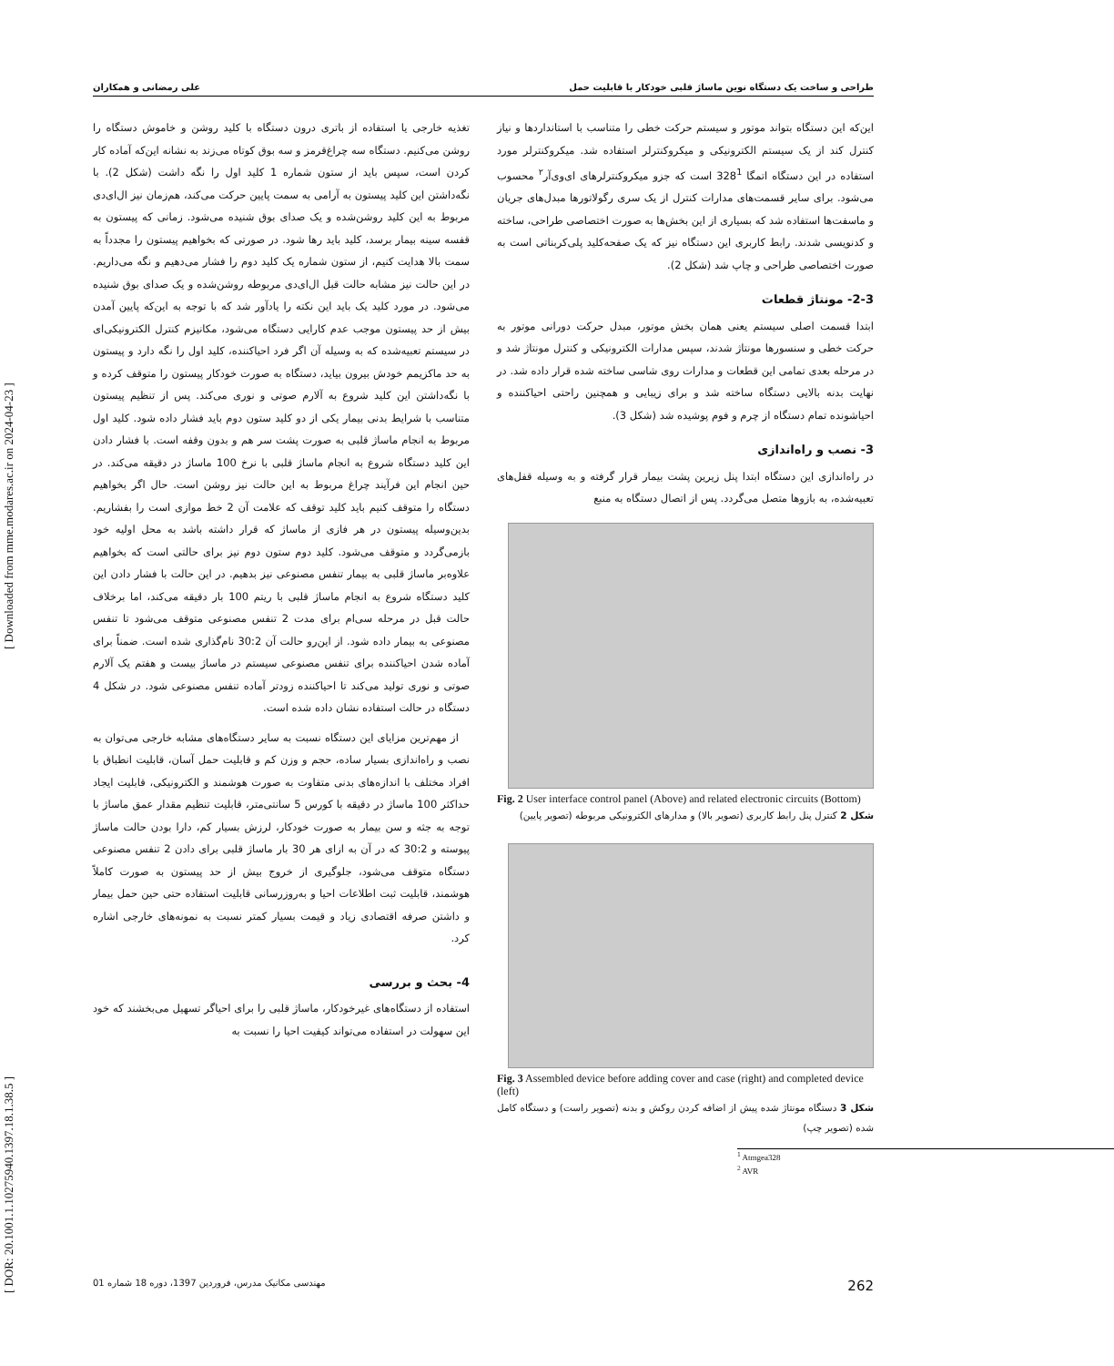طراحی و ساخت یک دستگاه نوین ماساژ قلبی خودکار با قابلیت حمل علی رمضانی و همکاران
این‌که این دستگاه بتواند موتور و سیستم حرکت خطی را متناسب با استانداردها و نیاز کنترل کند از یک سیستم الکترونیکی و میکروکنترلر استفاده شد. میکروکنترلر مورد استفاده در این دستگاه اتمگا 328<sup>1</sup> است که جزو میکروکنترلرهای ای‌وی‌آر<sup>۲</sup> محسوب می‌شود. برای سایر قسمت‌های مدارات کنترل از یک سری رگولاتورها مبدل‌های جریان و ماسفت‌ها استفاده شد که بسیاری از این بخش‌ها به صورت اختصاصی طراحی، ساخته و کدنویسی شدند. رابط کاربری این دستگاه نیز که یک صفحه‌کلید پلی‌کربناتی است به صورت اختصاصی طراحی و چاپ شد (شکل 2).
2-3- مونتاژ قطعات
ابتدا قسمت اصلی سیستم یعنی همان بخش موتور، مبدل حرکت دورانی موتور به حرکت خطی و سنسورها مونتاژ شدند، سپس مدارات الکترونیکی و کنترل مونتاژ شد و در مرحله بعدی تمامی این قطعات و مدارات روی شاسی ساخته شده قرار داده شد. در نهایت بدنه بالایی دستگاه ساخته شد و برای زیبایی و همچنین راحتی احیاکننده و احیاشونده تمام دستگاه از چرم و فوم پوشیده شد (شکل 3).
3- نصب و راه‌اندازی
در راه‌اندازی این دستگاه ابتدا پنل زیرین پشت بیمار قرار گرفته و به وسیله قفل‌های تعبیه‌شده، به بازوها متصل می‌گردد. پس از اتصال دستگاه به منبع
Fig. 2 User interface control panel (Above) and related electronic circuits (Bottom)
شکل 2 کنترل پنل رابط کاربری (تصویر بالا) و مدارهای الکترونیکی مربوطه (تصویر پایین)
Fig. 3 Assembled device before adding cover and case (right) and completed device (left)
شکل 3 دستگاه مونتاژ شده پیش از اضافه کردن روکش و بدنه (تصویر راست) و دستگاه کامل شده (تصویر چپ)
<sup>1</sup> Atmgea328
<sup>2</sup> AVR
تغذیه خارجی یا استفاده از باتری درون دستگاه با کلید روشن و خاموش دستگاه را روشن می‌کنیم. دستگاه سه چراغ‌قرمز و سه بوق کوتاه می‌زند به نشانه این‌که آماده کار کردن است، سپس باید از ستون شماره 1 کلید اول را نگه داشت (شکل 2). با نگه‌داشتن این کلید پیستون به آرامی به سمت پایین حرکت می‌کند، هم‌زمان نیز ال‌ای‌دی مربوط به این کلید روشن‌شده و یک صدای بوق شنیده می‌شود. زمانی که پیستون به قفسه سینه بیمار برسد، کلید باید رها شود. در صورتی که بخواهیم پیستون را مجدداً به سمت بالا هدایت کنیم، از ستون شماره یک کلید دوم را فشار می‌دهیم و نگه می‌داریم. در این حالت نیز مشابه حالت قبل ال‌ای‌دی مربوطه روشن‌شده و یک صدای بوق شنیده می‌شود. در مورد کلید یک باید این نکته را یادآور شد که با توجه به این‌که پایین آمدن بیش از حد پیستون موجب عدم کارایی دستگاه می‌شود، مکانیزم کنترل الکترونیکی‌ای در سیستم تعبیه‌شده که به وسیله آن اگر فرد احیاکننده، کلید اول را نگه دارد و پیستون به حد ماکزیمم خودش بیرون بیاید، دستگاه به صورت خودکار پیستون را متوقف کرده و با نگه‌داشتن این کلید شروع به آلارم صوتی و نوری می‌کند. پس از تنظیم پیستون متناسب با شرایط بدنی بیمار یکی از دو کلید ستون دوم باید فشار داده شود. کلید اول مربوط به انجام ماساژ قلبی به صورت پشت سر هم و بدون وقفه است. با فشار دادن این کلید دستگاه شروع به انجام ماساژ قلبی با نرخ 100 ماساژ در دقیقه می‌کند. در حین انجام این فرآیند چراغ مربوط به این حالت نیز روشن است. حال اگر بخواهیم دستگاه را متوقف کنیم باید کلید توقف که علامت آن 2 خط موازی است را بفشاریم. بدین‌وسیله پیستون در هر فازی از ماساژ که قرار داشته باشد به محل اولیه خود بازمی‌گردد و متوقف می‌شود. کلید دوم ستون دوم نیز برای حالتی است که بخواهیم علاوه‌بر ماساژ قلبی به بیمار تنفس مصنوعی نیز بدهیم. در این حالت با فشار دادن این کلید دستگاه شروع به انجام ماساژ قلبی با ریتم 100 بار دقیقه می‌کند، اما برخلاف حالت قبل در مرحله سی‌ام برای مدت 2 تنفس مصنوعی متوقف می‌شود تا تنفس مصنوعی به بیمار داده شود. از این‌رو حالت آن 30:2 نام‌گذاری شده است. ضمناً برای آماده شدن احیاکننده برای تنفس مصنوعی سیستم در ماساژ بیست و هفتم یک آلارم صوتی و نوری تولید می‌کند تا احیاکننده زودتر آماده تنفس مصنوعی شود. در شکل 4 دستگاه در حالت استفاده نشان داده شده است.
از مهم‌ترین مزایای این دستگاه نسبت به سایر دستگاه‌های مشابه خارجی می‌توان به نصب و راه‌اندازی بسیار ساده، حجم و وزن کم و قابلیت حمل آسان، قابلیت انطباق با افراد مختلف با اندازه‌های بدنی متفاوت به صورت هوشمند و الکترونیکی، قابلیت ایجاد حداکثر 100 ماساژ در دقیقه با کورس 5 سانتی‌متر، قابلیت تنظیم مقدار عمق ماساژ با توجه به جثه و سن بیمار به صورت خودکار، لرزش بسیار کم، دارا بودن حالت ماساژ پیوسته و 30:2 که در آن به ازای هر 30 بار ماساژ قلبی برای دادن 2 تنفس مصنوعی دستگاه متوقف می‌شود، جلوگیری از خروج بیش از حد پیستون به صورت کاملاً هوشمند، قابلیت ثبت اطلاعات احیا و به‌روزرسانی قابلیت استفاده حتی حین حمل بیمار و داشتن صرفه اقتصادی زیاد و قیمت بسیار کمتر نسبت به نمونه‌های خارجی اشاره کرد.
4- بحث و بررسی
استفاده از دستگاه‌های غیرخودکار، ماساژ قلبی را برای احیاگر تسهیل می‌بخشند که خود این سهولت در استفاده می‌تواند کیفیت احیا را نسبت به
[ DOR: 20.1001.1.10275940.1397.18.1.38.5 ] [ Downloaded from mme.modares.ac.ir on 2024-04-23 ]
262 مهندسی مکانیک مدرس، فروردین 1397، دوره 18 شماره 01